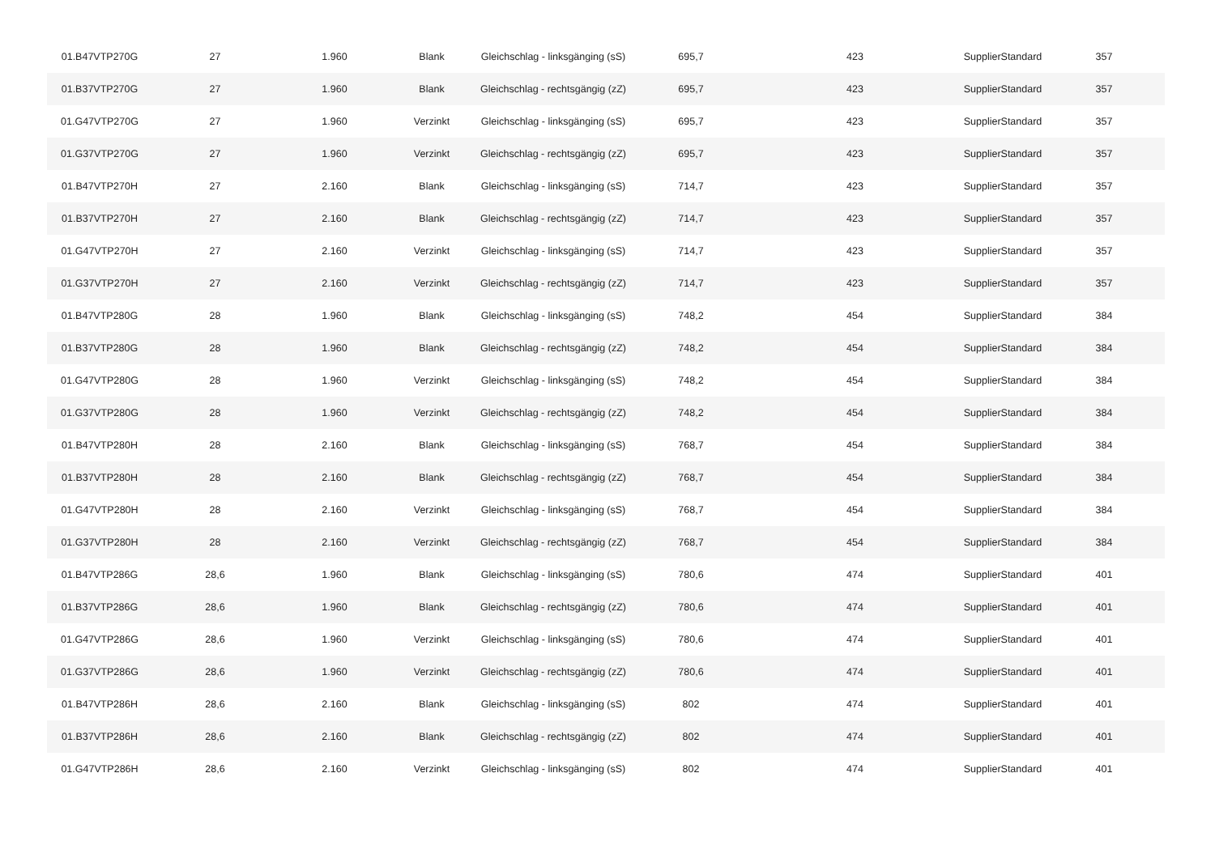| 01.B47VTP270G | 27 | 1.960 | Blank | Gleichschlag - linksgänging (sS) | 695,7 | 423 | SupplierStandard | 357 |
| 01.B37VTP270G | 27 | 1.960 | Blank | Gleichschlag - rechtsgängig (zZ) | 695,7 | 423 | SupplierStandard | 357 |
| 01.G47VTP270G | 27 | 1.960 | Verzinkt | Gleichschlag - linksgänging (sS) | 695,7 | 423 | SupplierStandard | 357 |
| 01.G37VTP270G | 27 | 1.960 | Verzinkt | Gleichschlag - rechtsgängig (zZ) | 695,7 | 423 | SupplierStandard | 357 |
| 01.B47VTP270H | 27 | 2.160 | Blank | Gleichschlag - linksgänging (sS) | 714,7 | 423 | SupplierStandard | 357 |
| 01.B37VTP270H | 27 | 2.160 | Blank | Gleichschlag - rechtsgängig (zZ) | 714,7 | 423 | SupplierStandard | 357 |
| 01.G47VTP270H | 27 | 2.160 | Verzinkt | Gleichschlag - linksgänging (sS) | 714,7 | 423 | SupplierStandard | 357 |
| 01.G37VTP270H | 27 | 2.160 | Verzinkt | Gleichschlag - rechtsgängig (zZ) | 714,7 | 423 | SupplierStandard | 357 |
| 01.B47VTP280G | 28 | 1.960 | Blank | Gleichschlag - linksgänging (sS) | 748,2 | 454 | SupplierStandard | 384 |
| 01.B37VTP280G | 28 | 1.960 | Blank | Gleichschlag - rechtsgängig (zZ) | 748,2 | 454 | SupplierStandard | 384 |
| 01.G47VTP280G | 28 | 1.960 | Verzinkt | Gleichschlag - linksgänging (sS) | 748,2 | 454 | SupplierStandard | 384 |
| 01.G37VTP280G | 28 | 1.960 | Verzinkt | Gleichschlag - rechtsgängig (zZ) | 748,2 | 454 | SupplierStandard | 384 |
| 01.B47VTP280H | 28 | 2.160 | Blank | Gleichschlag - linksgänging (sS) | 768,7 | 454 | SupplierStandard | 384 |
| 01.B37VTP280H | 28 | 2.160 | Blank | Gleichschlag - rechtsgängig (zZ) | 768,7 | 454 | SupplierStandard | 384 |
| 01.G47VTP280H | 28 | 2.160 | Verzinkt | Gleichschlag - linksgänging (sS) | 768,7 | 454 | SupplierStandard | 384 |
| 01.G37VTP280H | 28 | 2.160 | Verzinkt | Gleichschlag - rechtsgängig (zZ) | 768,7 | 454 | SupplierStandard | 384 |
| 01.B47VTP286G | 28,6 | 1.960 | Blank | Gleichschlag - linksgänging (sS) | 780,6 | 474 | SupplierStandard | 401 |
| 01.B37VTP286G | 28,6 | 1.960 | Blank | Gleichschlag - rechtsgängig (zZ) | 780,6 | 474 | SupplierStandard | 401 |
| 01.G47VTP286G | 28,6 | 1.960 | Verzinkt | Gleichschlag - linksgänging (sS) | 780,6 | 474 | SupplierStandard | 401 |
| 01.G37VTP286G | 28,6 | 1.960 | Verzinkt | Gleichschlag - rechtsgängig (zZ) | 780,6 | 474 | SupplierStandard | 401 |
| 01.B47VTP286H | 28,6 | 2.160 | Blank | Gleichschlag - linksgänging (sS) | 802 | 474 | SupplierStandard | 401 |
| 01.B37VTP286H | 28,6 | 2.160 | Blank | Gleichschlag - rechtsgängig (zZ) | 802 | 474 | SupplierStandard | 401 |
| 01.G47VTP286H | 28,6 | 2.160 | Verzinkt | Gleichschlag - linksgänging (sS) | 802 | 474 | SupplierStandard | 401 |